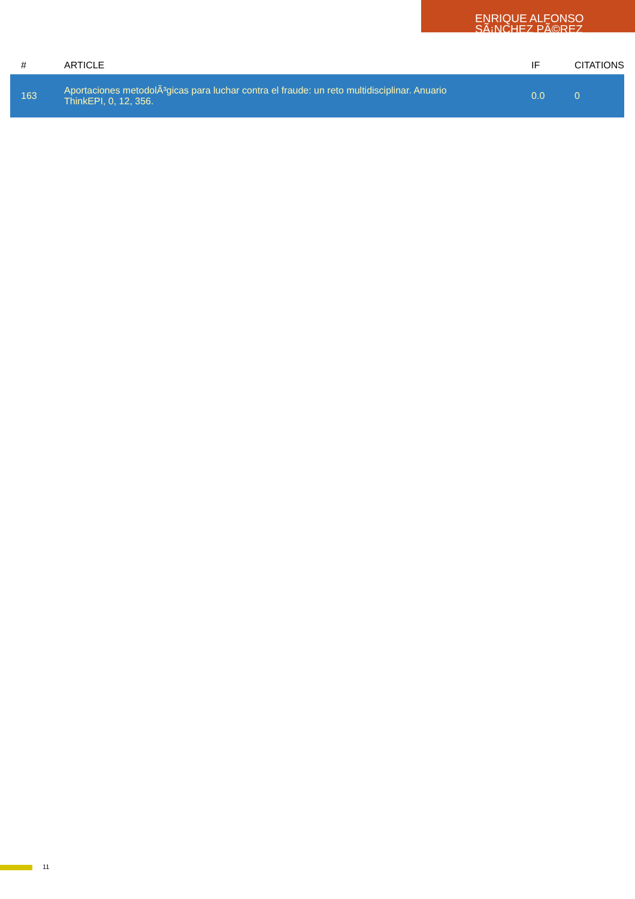ENRIQUE ALFONSO SÃ¡NCHEZ PÃ©REZ
| # | ARTICLE | IF | CITATIONS |
| --- | --- | --- | --- |
| 163 | Aportaciones metodolÃ³gicas para luchar contra el fraude: un reto multidisciplinar. Anuario ThinkEPI, 0, 12, 356. | 0.0 | 0 |
11